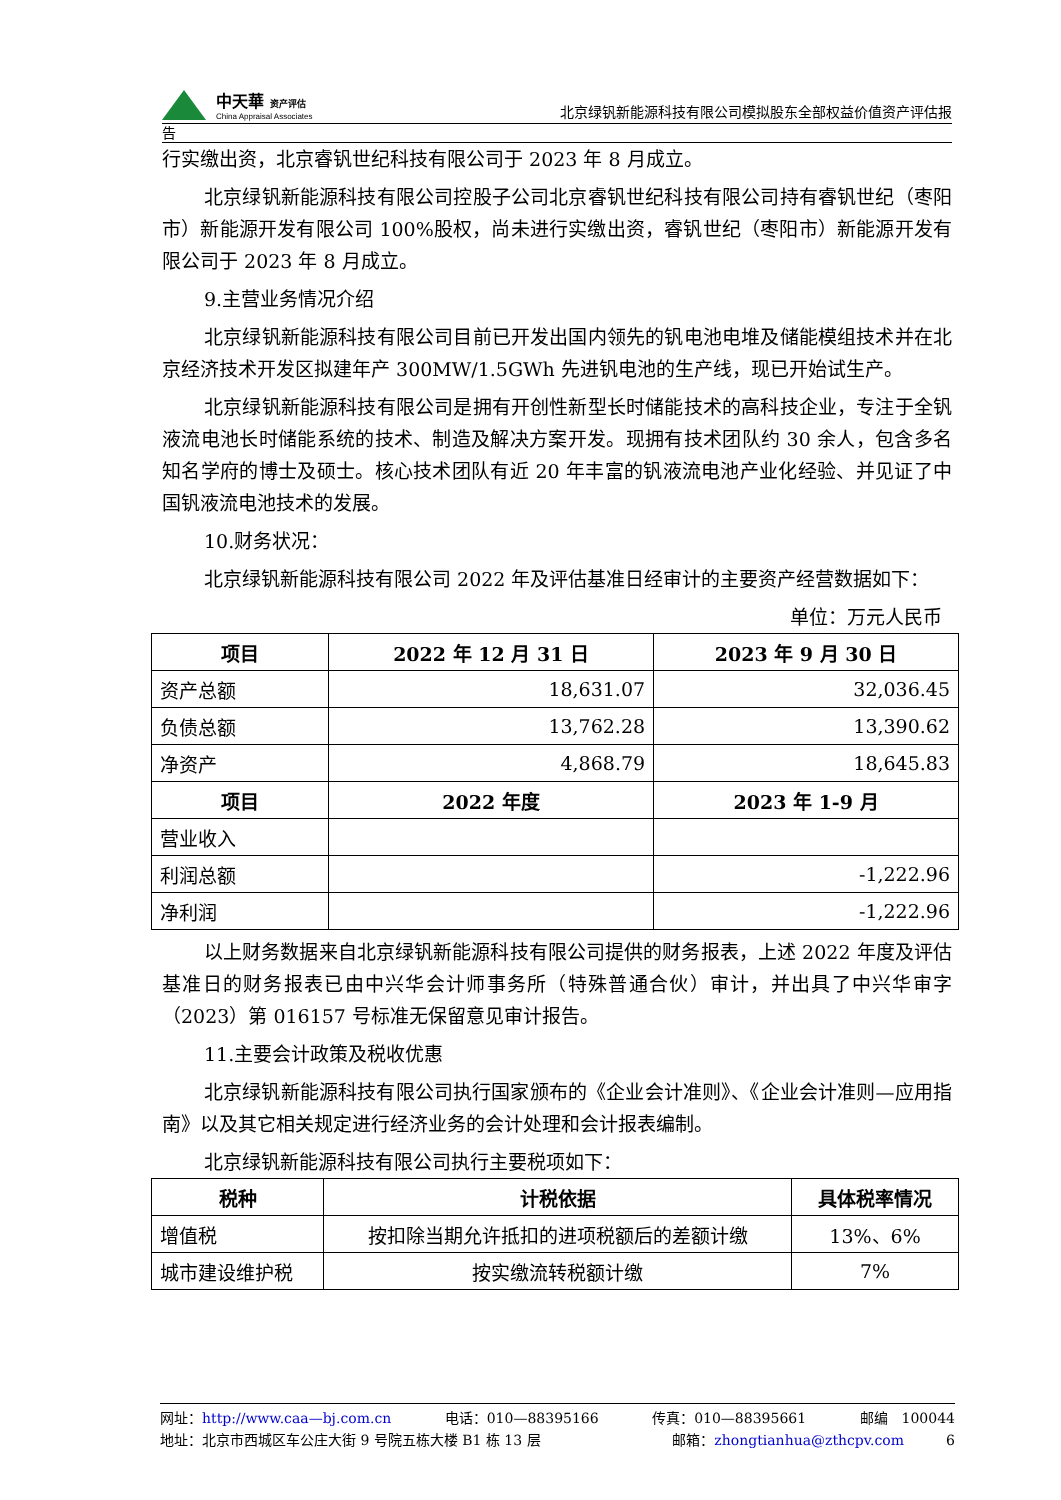中天華 资产评估
China Appraisal Associates
北京绿钒新能源科技有限公司模拟股东全部权益价值资产评估报
告
行实缴出资，北京睿钒世纪科技有限公司于 2023 年 8 月成立。
北京绿钒新能源科技有限公司控股子公司北京睿钒世纪科技有限公司持有睿钒世纪（枣阳市）新能源开发有限公司 100%股权，尚未进行实缴出资，睿钒世纪（枣阳市）新能源开发有限公司于 2023 年 8 月成立。
9.主营业务情况介绍
北京绿钒新能源科技有限公司目前已开发出国内领先的钒电池电堆及储能模组技术并在北京经济技术开发区拟建年产 300MW/1.5GWh 先进钒电池的生产线，现已开始试生产。
北京绿钒新能源科技有限公司是拥有开创性新型长时储能技术的高科技企业，专注于全钒液流电池长时储能系统的技术、制造及解决方案开发。现拥有技术团队约 30 余人，包含多名知名学府的博士及硕士。核心技术团队有近 20 年丰富的钒液流电池产业化经验、并见证了中国钒液流电池技术的发展。
10.财务状况：
北京绿钒新能源科技有限公司 2022 年及评估基准日经审计的主要资产经营数据如下：
单位：万元人民币
| 项目 | 2022 年 12 月 31 日 | 2023 年 9 月 30 日 |
| --- | --- | --- |
| 资产总额 | 18,631.07 | 32,036.45 |
| 负债总额 | 13,762.28 | 13,390.62 |
| 净资产 | 4,868.79 | 18,645.83 |
| 项目 | 2022 年度 | 2023 年 1-9 月 |
| 营业收入 | | |
| 利润总额 | | -1,222.96 |
| 净利润 | | -1,222.96 |
以上财务数据来自北京绿钒新能源科技有限公司提供的财务报表，上述 2022 年度及评估基准日的财务报表已由中兴华会计师事务所（特殊普通合伙）审计，并出具了中兴华审字（2023）第 016157 号标准无保留意见审计报告。
11.主要会计政策及税收优惠
北京绿钒新能源科技有限公司执行国家颁布的《企业会计准则》、《企业会计准则—应用指南》以及其它相关规定进行经济业务的会计处理和会计报表编制。
北京绿钒新能源科技有限公司执行主要税项如下：
| 税种 | 计税依据 | 具体税率情况 |
| --- | --- | --- |
| 增值税 | 按扣除当期允许抵扣的进项税额后的差额计缴 | 13%、6% |
| 城市建设维护税 | 按实缴流转税额计缴 | 7% |
网址：http://www.caa—bj.com.cn 电话：010—88395166 传真：010—88395661 邮编　100044
地址：北京市西城区车公庄大街 9 号院五栋大楼 B1 栋 13 层 邮箱：zhongtianhua@zthcpv.com　　　6